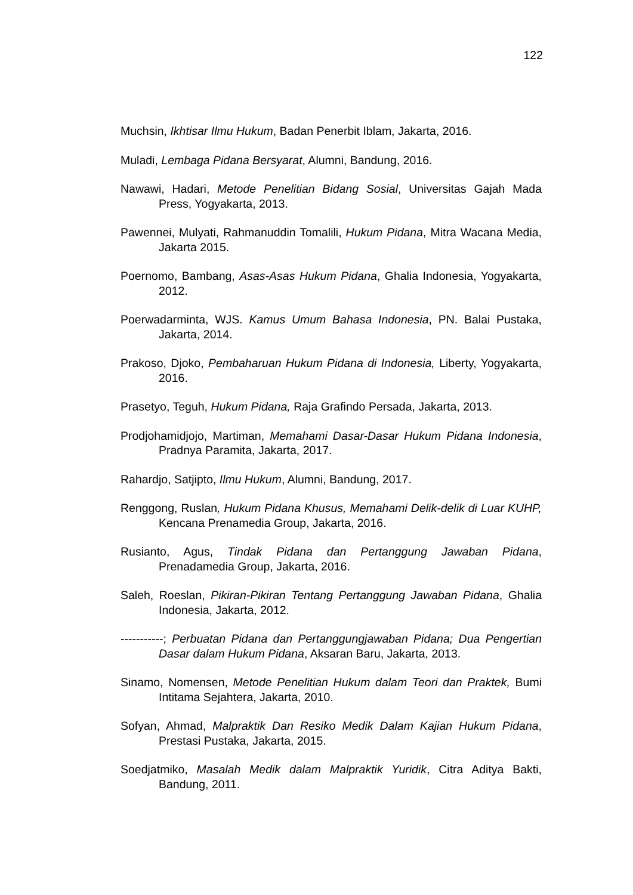122
Muchsin, Ikhtisar Ilmu Hukum, Badan Penerbit Iblam, Jakarta, 2016.
Muladi, Lembaga Pidana Bersyarat, Alumni, Bandung, 2016.
Nawawi, Hadari, Metode Penelitian Bidang Sosial, Universitas Gajah Mada Press, Yogyakarta, 2013.
Pawennei, Mulyati, Rahmanuddin Tomalili, Hukum Pidana, Mitra Wacana Media, Jakarta 2015.
Poernomo, Bambang, Asas-Asas Hukum Pidana, Ghalia Indonesia, Yogyakarta, 2012.
Poerwadarminta, WJS. Kamus Umum Bahasa Indonesia, PN. Balai Pustaka, Jakarta, 2014.
Prakoso, Djoko, Pembaharuan Hukum Pidana di Indonesia, Liberty, Yogyakarta, 2016.
Prasetyo, Teguh, Hukum Pidana, Raja Grafindo Persada, Jakarta, 2013.
Prodjohamidjojo, Martiman, Memahami Dasar-Dasar Hukum Pidana Indonesia, Pradnya Paramita, Jakarta, 2017.
Rahardjo, Satjipto, Ilmu Hukum, Alumni, Bandung, 2017.
Renggong, Ruslan, Hukum Pidana Khusus, Memahami Delik-delik di Luar KUHP, Kencana Prenamedia Group, Jakarta, 2016.
Rusianto, Agus, Tindak Pidana dan Pertanggung Jawaban Pidana, Prenadamedia Group, Jakarta, 2016.
Saleh, Roeslan, Pikiran-Pikiran Tentang Pertanggung Jawaban Pidana, Ghalia Indonesia, Jakarta, 2012.
-----------; Perbuatan Pidana dan Pertanggungjawaban Pidana; Dua Pengertian Dasar dalam Hukum Pidana, Aksaran Baru, Jakarta, 2013.
Sinamo, Nomensen, Metode Penelitian Hukum dalam Teori dan Praktek, Bumi Intitama Sejahtera, Jakarta, 2010.
Sofyan, Ahmad, Malpraktik Dan Resiko Medik Dalam Kajian Hukum Pidana, Prestasi Pustaka, Jakarta, 2015.
Soedjatmiko, Masalah Medik dalam Malpraktik Yuridik, Citra Aditya Bakti, Bandung, 2011.